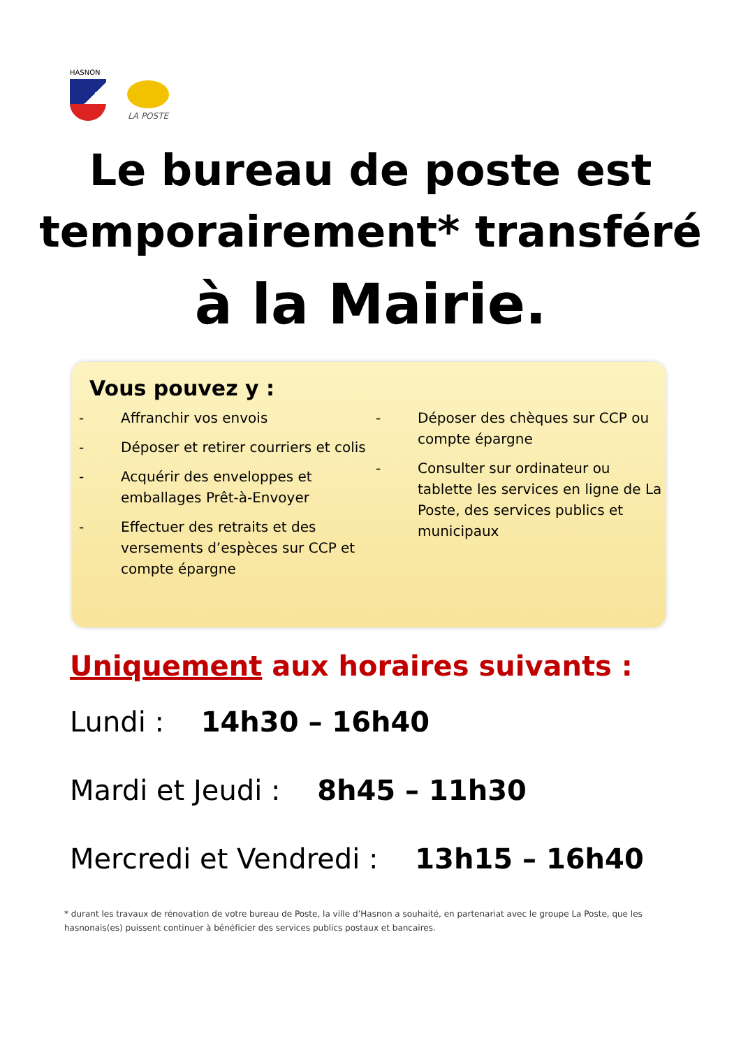HASNON
LA POSTE
Le bureau de poste est
temporairement* transféré
à la Mairie.
Vous pouvez y :
- Affranchir vos envois
- Déposer et retirer courriers et colis
- Acquérir des enveloppes et emballages Prêt-à-Envoyer
- Effectuer des retraits et des versements d’espèces sur CCP et compte épargne
- Déposer des chèques sur CCP ou compte épargne
- Consulter sur ordinateur ou tablette les services en ligne de La Poste, des services publics et municipaux
Uniquement aux horaires suivants :
Lundi : 14h30 – 16h40
Mardi et Jeudi : 8h45 – 11h30
Mercredi et Vendredi : 13h15 – 16h40
* durant les travaux de rénovation de votre bureau de Poste, la ville d’Hasnon a souhaité, en partenariat avec le groupe La Poste, que les hasnonais(es) puissent continuer à bénéficier des services publics postaux et bancaires.